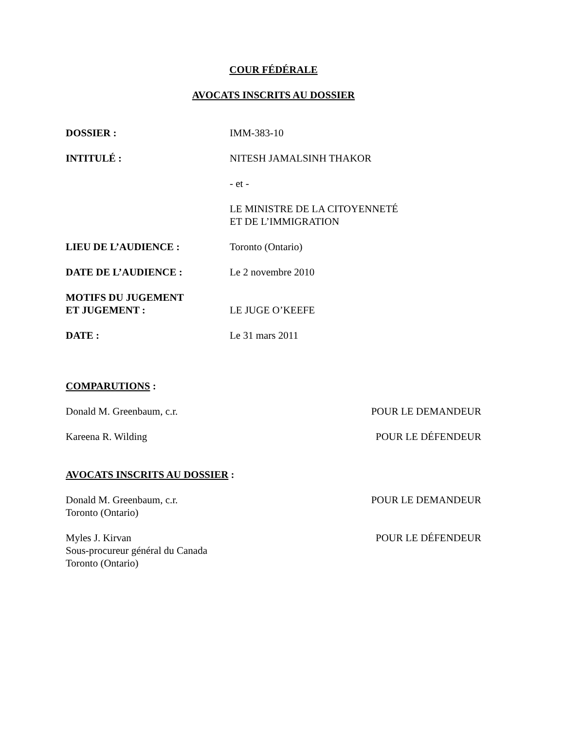COUR FÉDÉRALE
AVOCATS INSCRITS AU DOSSIER
DOSSIER : IMM-383-10
INTITULÉ : NITESH JAMALSINH THAKOR
- et -
LE MINISTRE DE LA CITOYENNETÉ
ET DE L’IMMIGRATION
LIEU DE L’AUDIENCE : Toronto (Ontario)
DATE DE L’AUDIENCE : Le 2 novembre 2010
MOTIFS DU JUGEMENT
ET JUGEMENT :
LE JUGE O’KEEFE
DATE : Le 31 mars 2011
COMPARUTIONS :
Donald M. Greenbaum, c.r. POUR LE DEMANDEUR
Kareena R. Wilding POUR LE DÉFENDEUR
AVOCATS INSCRITS AU DOSSIER :
Donald M. Greenbaum, c.r.
Toronto (Ontario) POUR LE DEMANDEUR
Myles J. Kirvan
Sous-procureur général du Canada
Toronto (Ontario) POUR LE DÉFENDEUR